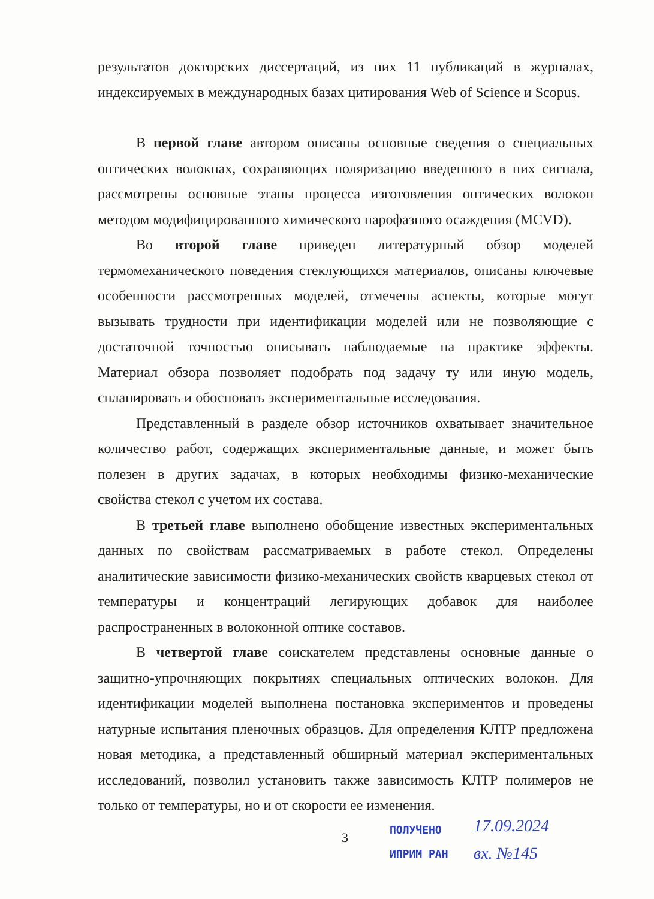результатов докторских диссертаций, из них 11 публикаций в журналах, индексируемых в международных базах цитирования Web of Science и Scopus.
В первой главе автором описаны основные сведения о специальных оптических волокнах, сохраняющих поляризацию введенного в них сигнала, рассмотрены основные этапы процесса изготовления оптических волокон методом модифицированного химического парофазного осаждения (MCVD).
Во второй главе приведен литературный обзор моделей термомеханического поведения стеклующихся материалов, описаны ключевые особенности рассмотренных моделей, отмечены аспекты, которые могут вызывать трудности при идентификации моделей или не позволяющие с достаточной точностью описывать наблюдаемые на практике эффекты. Материал обзора позволяет подобрать под задачу ту или иную модель, спланировать и обосновать экспериментальные исследования.
Представленный в разделе обзор источников охватывает значительное количество работ, содержащих экспериментальные данные, и может быть полезен в других задачах, в которых необходимы физико-механические свойства стекол с учетом их состава.
В третьей главе выполнено обобщение известных экспериментальных данных по свойствам рассматриваемых в работе стекол. Определены аналитические зависимости физико-механических свойств кварцевых стекол от температуры и концентраций легирующих добавок для наиболее распространенных в волоконной оптике составов.
В четвертой главе соискателем представлены основные данные о защитно-упрочняющих покрытиях специальных оптических волокон. Для идентификации моделей выполнена постановка экспериментов и проведены натурные испытания пленочных образцов. Для определения КЛТР предложена новая методика, а представленный обширный материал экспериментальных исследований, позволил установить также зависимость КЛТР полимеров не только от температуры, но и от скорости ее изменения.
3
ПОЛУЧЕНО
ИПРИМ РАН
17.09.2024
вх. №145